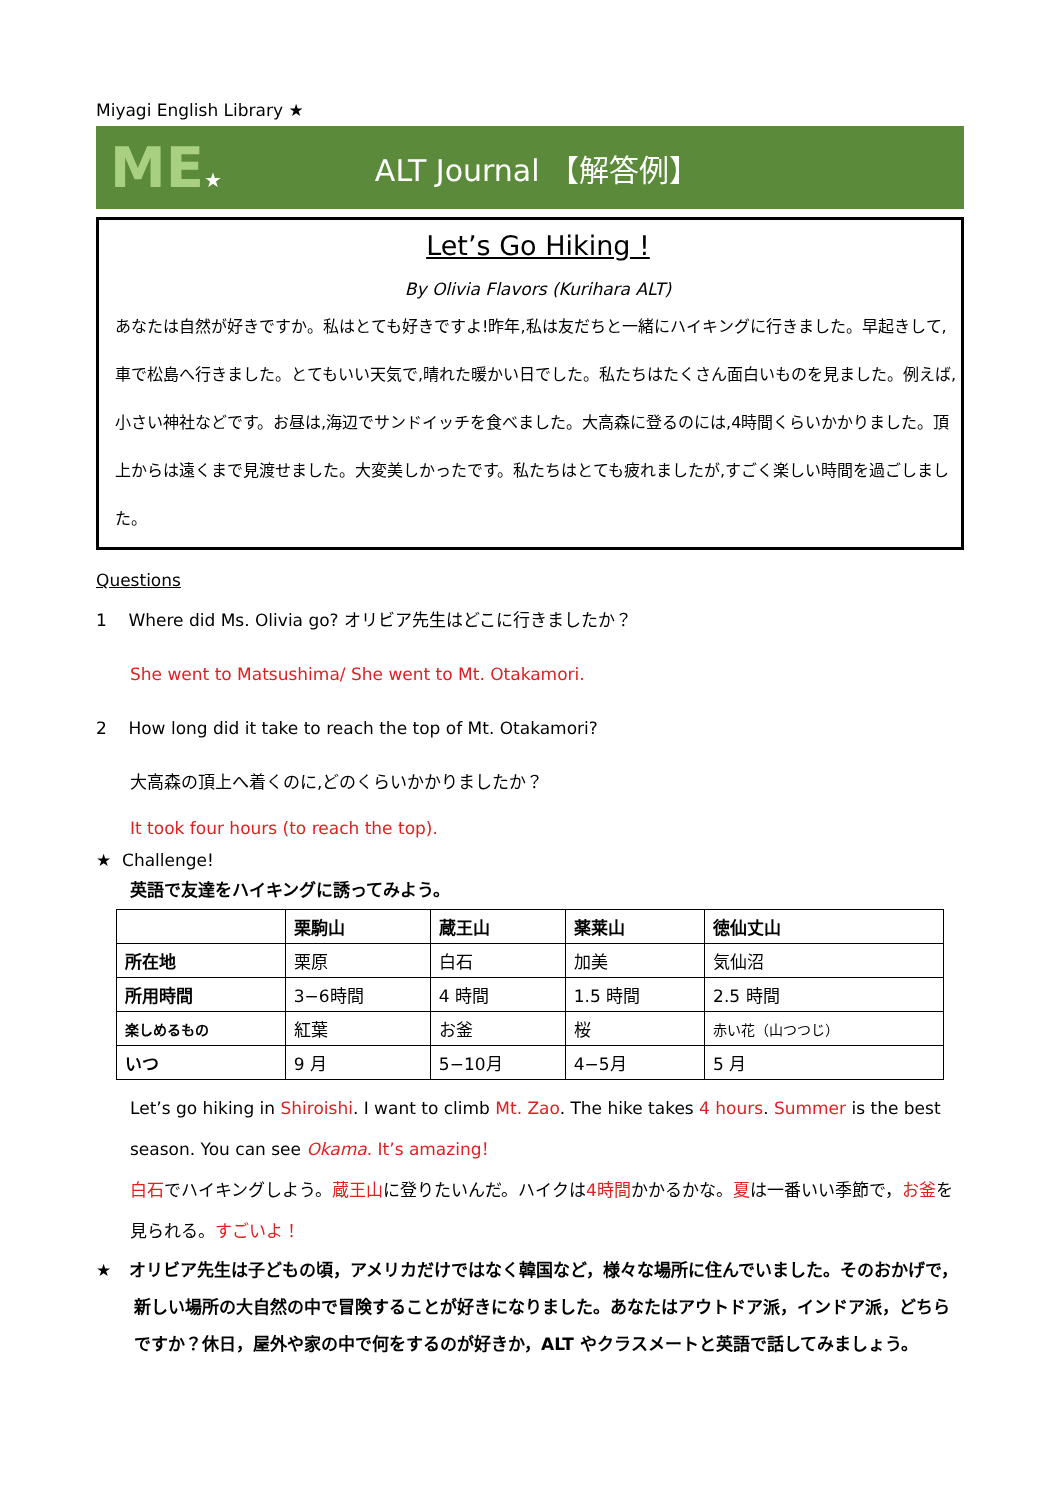Miyagi English Library ★
ME★
ALT Journal 【解答例】
Let’s Go Hiking !
By Olivia Flavors (Kurihara ALT)
あなたは自然が好きですか。私はとても好きですよ!昨年,私は友だちと一緒にハイキングに行きました。早起きして,車で松島へ行きました。とてもいい天気で,晴れた暖かい日でした。私たちはたくさん面白いものを見ました。例えば,小さい神社などです。お昼は,海辺でサンドイッチを食べました。大高森に登るのには,4時間くらいかかりました。頂上からは遠くまで見渡せました。大変美しかったです。私たちはとても疲れましたが,すごく楽しい時間を過ごしました。
Questions
1 Where did Ms. Olivia go? オリビア先生はどこに行きましたか？
She went to Matsushima/ She went to Mt. Otakamori.
2 How long did it take to reach the top of Mt. Otakamori?
大高森の頂上へ着くのに,どのくらいかかりましたか？
It took four hours (to reach the top).
★ Challenge!
英語で友達をハイキングに誘ってみよう。
| | 栗駒山 | 蔵王山 | 薬莱山 | 徳仙丈山 |
| --- | --- | --- | --- | --- |
| 所在地 | 栗原 | 白石 | 加美 | 気仙沼 |
| 所用時間 | 3−6時間 | 4 時間 | 1.5 時間 | 2.5 時間 |
| 楽しめるもの | 紅葉 | お釜 | 桜 | 赤い花（山つつじ） |
| いつ | 9 月 | 5−10月 | 4−5月 | 5 月 |
Let’s go hiking in Shiroishi. I want to climb Mt. Zao. The hike takes 4 hours. Summer is the best season. You can see Okama. It’s amazing！
白石でハイキングしよう。蔵王山に登りたいんだ。ハイクは4時間かかるかな。夏は一番いい季節で，お釜を見られる。すごいよ！
★ オリビア先生は子どもの頃，アメリカだけではなく韓国など，様々な場所に住んでいました。そのおかげで，新しい場所の大自然の中で冒険することが好きになりました。あなたはアウトドア派，インドア派，どちらですか？休日，屋外や家の中で何をするのが好きか，ALT やクラスメートと英語で話してみましょう。